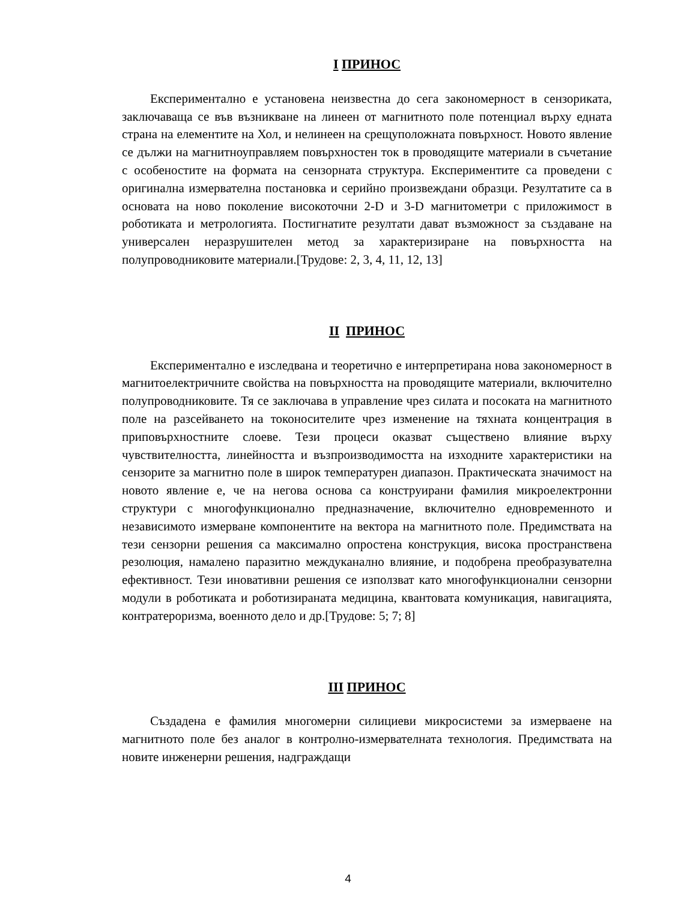I ПРИНОС
Експериментално е установена неизвестна до сега закономерност в сензориката, заключаваща се във възникване на линеен от магнитното поле потенциал върху едната страна на елементите на Хол, и нелинеен на срещуположната повърхност. Новото явление се дължи на магнитноуправляем повърхностен ток в проводящите материали в съчетание с особеностите на формата на сензорната структура. Експериментите са проведени с оригинална измервателна постановка и серийно произвеждани образци. Резултатите са в основата на ново поколение високоточни 2-D и 3-D магнитометри с приложимост в роботиката и метрологията. Постигнатите резултати дават възможност за създаване на универсален неразрушителен метод за характеризиране на повърхността на полупроводниковите материали.[Трудове: 2, 3, 4, 11, 12, 13]
II ПРИНОС
Експериментално е изследвана и теоретично е интерпретирана нова закономерност в магнитоелектричните свойства на повърхността на проводящите материали, включително полупроводниковите. Тя се заключава в управление чрез силата и посоката на магнитното поле на разсейването на токоносителите чрез изменение на тяхната концентрация в приповърхностните слоеве. Тези процеси оказват съществено влияние върху чувствителността, линейността и възпроизводимостта на изходните характеристики на сензорите за магнитно поле в широк температурен диапазон. Практическата значимост на новото явление е, че на негова основа са конструирани фамилия микроелектронни структури с многофункционално предназначение, включително едновременното и независимото измерване компонентите на вектора на магнитното поле. Предимствата на тези сензорни решения са максимално опростена конструкция, висока пространствена резолюция, намалено паразитно междуканално влияние, и подобрена преобразувателна ефективност. Тези иновативни решения се използват като многофункционални сензорни модули в роботиката и роботизираната медицина, квантовата комуникация, навигацията, контратероризма, военното дело и др.[Трудове: 5; 7; 8]
III ПРИНОС
Създадена е фамилия многомерни силициеви микросистеми за измерваене на магнитното поле без аналог в контролно-измервателната технология. Предимствата на новите инженерни решения, надграждащи
4